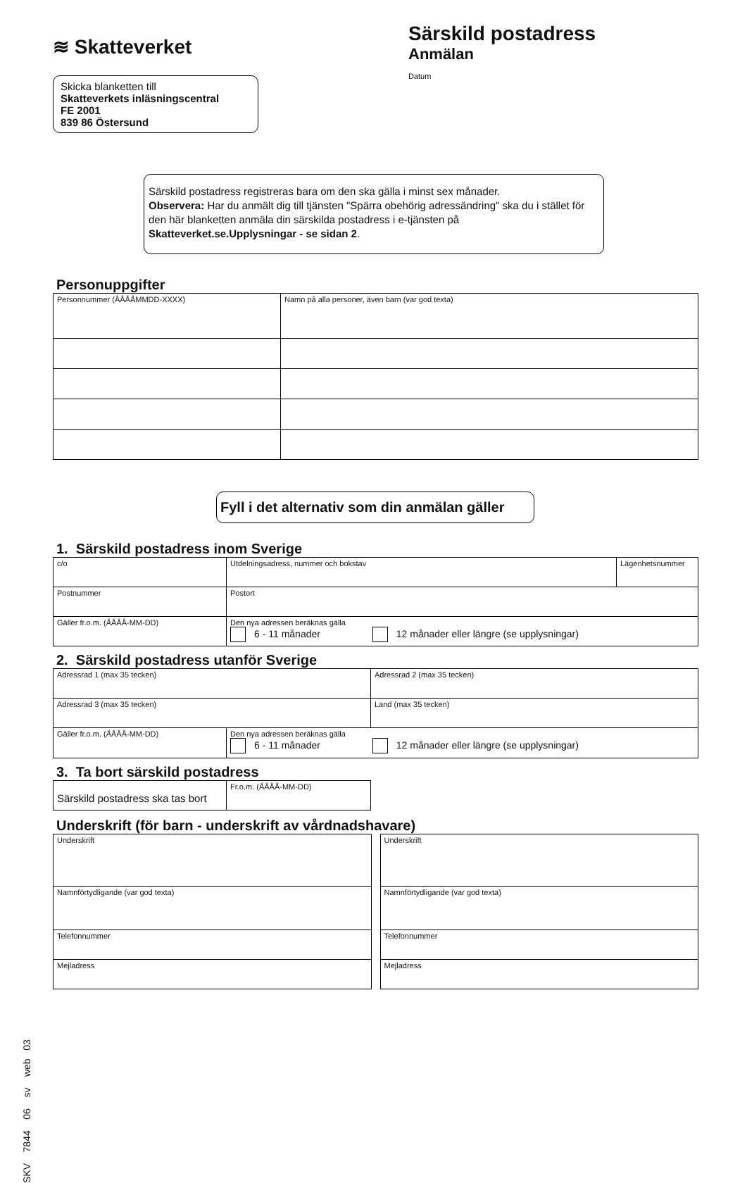≋ Skatteverket
Särskild postadress
Anmälan
Datum
Skicka blanketten till
Skatteverkets inläsningscentral
FE 2001
839 86 Östersund
Särskild postadress registreras bara om den ska gälla i minst sex månader.
Observera: Har du anmält dig till tjänsten "Spärra obehörig adressändring" ska du i stället för den här blanketten anmäla din särskilda postadress i e-tjänsten på Skatteverket.se.Upplysningar - se sidan 2.
Personuppgifter
| Personnummer (ÅÅÅÅMMDD-XXXX) | Namn på alla personer, även barn (var god texta) |
Fyll i det alternativ som din anmälan gäller
1. Särskild postadress inom Sverige
| c/o | Utdelningsadress, nummer och bokstav | Lägenhetsnummer |
| Postnummer | Postort | |
| Gäller fr.o.m. (ÅÅÅÅ-MM-DD) | Den nya adressen beräknas gälla 6 - 11 månader 12 månader eller längre (se upplysningar) | |
2. Särskild postadress utanför Sverige
| Adressrad 1 (max 35 tecken) | Adressrad 2 (max 35 tecken) |
| Adressrad 3 (max 35 tecken) | Land (max 35 tecken) |
| Gäller fr.o.m. (ÅÅÅÅ-MM-DD) | Den nya adressen beräknas gälla 6 - 11 månader 12 månader eller längre (se upplysningar) |
3. Ta bort särskild postadress
| Särskild postadress ska tas bort | Fr.o.m. (ÅÅÅÅ-MM-DD) |
Underskrift (för barn - underskrift av vårdnadshavare)
| Underskrift |
| Namnförtydligande (var god texta) |
| Telefonnummer |
| Mejladress |
| Underskrift |
| Namnförtydligande (var god texta) |
| Telefonnummer |
| Mejladress |
SKV 7844 06 sv web 03